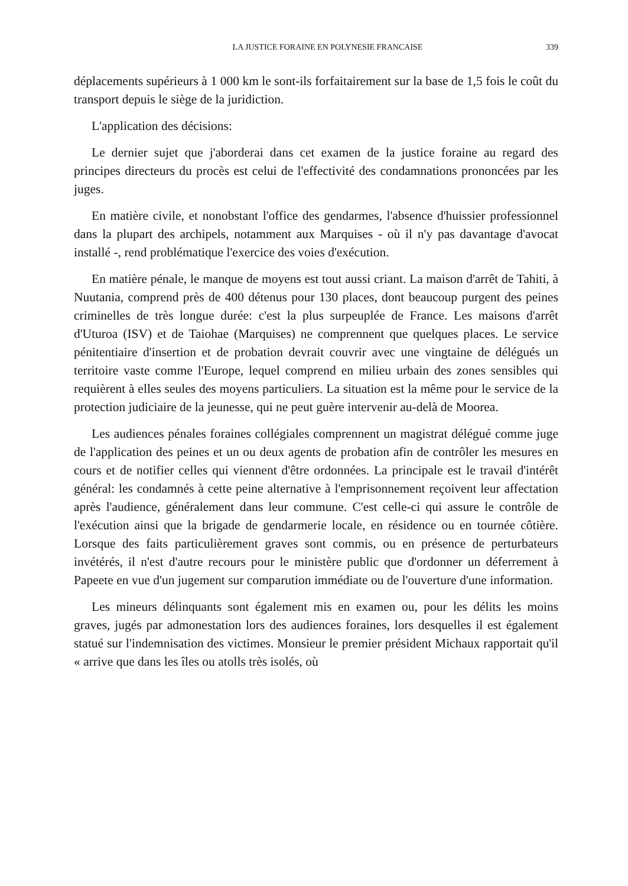LA JUSTICE FORAINE EN POLYNESIE FRANCAISE 339
déplacements supérieurs à 1 000 km le sont-ils forfaitairement sur la base de 1,5 fois le coût du transport depuis le siège de la juridiction.
L'application des décisions:
Le dernier sujet que j'aborderai dans cet examen de la justice foraine au regard des principes directeurs du procès est celui de l'effectivité des condamnations prononcées par les juges.
En matière civile, et nonobstant l'office des gendarmes, l'absence d'huissier professionnel dans la plupart des archipels, notamment aux Marquises - où il n'y pas davantage d'avocat installé -, rend problématique l'exercice des voies d'exécution.
En matière pénale, le manque de moyens est tout aussi criant. La maison d'arrêt de Tahiti, à Nuutania, comprend près de 400 détenus pour 130 places, dont beaucoup purgent des peines criminelles de très longue durée: c'est la plus surpeuplée de France. Les maisons d'arrêt d'Uturoa (ISV) et de Taiohae (Marquises) ne comprennent que quelques places. Le service pénitentiaire d'insertion et de probation devrait couvrir avec une vingtaine de délégués un territoire vaste comme l'Europe, lequel comprend en milieu urbain des zones sensibles qui requièrent à elles seules des moyens particuliers. La situation est la même pour le service de la protection judiciaire de la jeunesse, qui ne peut guère intervenir au-delà de Moorea.
Les audiences pénales foraines collégiales comprennent un magistrat délégué comme juge de l'application des peines et un ou deux agents de probation afin de contrôler les mesures en cours et de notifier celles qui viennent d'être ordonnées. La principale est le travail d'intérêt général: les condamnés à cette peine alternative à l'emprisonnement reçoivent leur affectation après l'audience, généralement dans leur commune. C'est celle-ci qui assure le contrôle de l'exécution ainsi que la brigade de gendarmerie locale, en résidence ou en tournée côtière. Lorsque des faits particulièrement graves sont commis, ou en présence de perturbateurs invétérés, il n'est d'autre recours pour le ministère public que d'ordonner un déferrement à Papeete en vue d'un jugement sur comparution immédiate ou de l'ouverture d'une information.
Les mineurs délinquants sont également mis en examen ou, pour les délits les moins graves, jugés par admonestation lors des audiences foraines, lors desquelles il est également statué sur l'indemnisation des victimes. Monsieur le premier président Michaux rapportait qu'il « arrive que dans les îles ou atolls très isolés, où